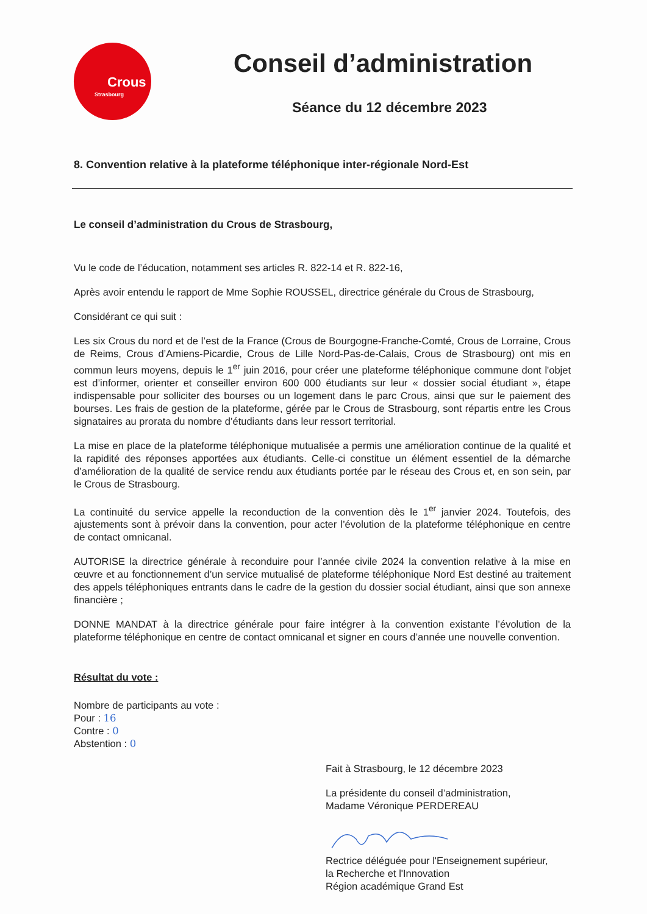Crous
Strasbourg
Conseil d’administration
Séance du 12 décembre 2023
8. Convention relative à la plateforme téléphonique inter-régionale Nord-Est
Le conseil d’administration du Crous de Strasbourg,
Vu le code de l’éducation, notamment ses articles R. 822-14 et R. 822-16,
Après avoir entendu le rapport de Mme Sophie ROUSSEL, directrice générale du Crous de Strasbourg,
Considérant ce qui suit :
Les six Crous du nord et de l’est de la France (Crous de Bourgogne-Franche-Comté, Crous de Lorraine, Crous de Reims, Crous d’Amiens-Picardie, Crous de Lille Nord-Pas-de-Calais, Crous de Strasbourg) ont mis en commun leurs moyens, depuis le 1<sup>er</sup> juin 2016, pour créer une plateforme téléphonique commune dont l'objet est d’informer, orienter et conseiller environ 600 000 étudiants sur leur « dossier social étudiant », étape indispensable pour solliciter des bourses ou un logement dans le parc Crous, ainsi que sur le paiement des bourses. Les frais de gestion de la plateforme, gérée par le Crous de Strasbourg, sont répartis entre les Crous signataires au prorata du nombre d’étudiants dans leur ressort territorial.
La mise en place de la plateforme téléphonique mutualisée a permis une amélioration continue de la qualité et la rapidité des réponses apportées aux étudiants. Celle-ci constitue un élément essentiel de la démarche d’amélioration de la qualité de service rendu aux étudiants portée par le réseau des Crous et, en son sein, par le Crous de Strasbourg.
La continuité du service appelle la reconduction de la convention dès le 1<sup>er</sup> janvier 2024. Toutefois, des ajustements sont à prévoir dans la convention, pour acter l’évolution de la plateforme téléphonique en centre de contact omnicanal.
AUTORISE la directrice générale à reconduire pour l’année civile 2024 la convention relative à la mise en œuvre et au fonctionnement d’un service mutualisé de plateforme téléphonique Nord Est destiné au traitement des appels téléphoniques entrants dans le cadre de la gestion du dossier social étudiant, ainsi que son annexe financière ;
DONNE MANDAT à la directrice générale pour faire intégrer à la convention existante l’évolution de la plateforme téléphonique en centre de contact omnicanal et signer en cours d’année une nouvelle convention.
Résultat du vote :
Nombre de participants au vote :
Pour : 16
Contre : 0
Abstention : 0
Fait à Strasbourg, le 12 décembre 2023
La présidente du conseil d’administration,
Madame Véronique PERDEREAU
Rectrice déléguée pour l'Enseignement supérieur,
la Recherche et l'Innovation
Région académique Grand Est